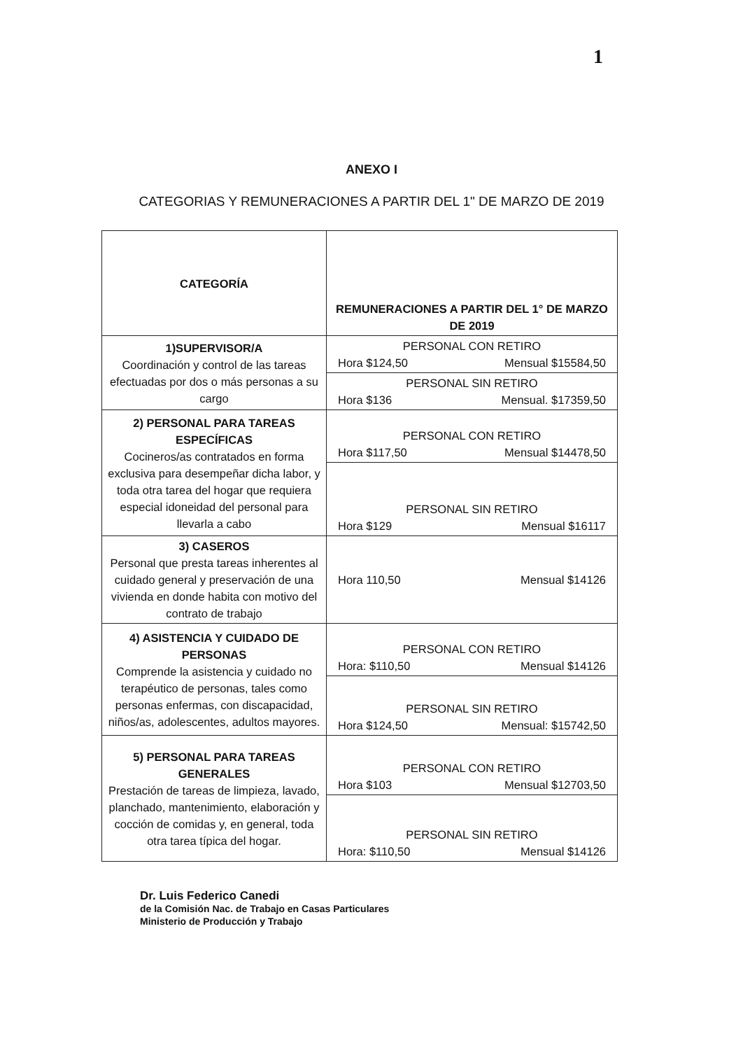1
ANEXO I
CATEGORIAS Y REMUNERACIONES A PARTIR DEL 1" DE MARZO DE 2019
| CATEGORÍA | REMUNERACIONES A PARTIR DEL 1° DE MARZO DE 2019 |
| --- | --- |
| 1)SUPERVISOR/A Coordinación y control de las tareas efectuadas por dos o más personas a su cargo | PERSONAL CON RETIRO Hora $124,50 Mensual $15584,50 |
| | PERSONAL SIN RETIRO Hora $136 Mensual. $17359,50 |
| 2) PERSONAL PARA TAREAS ESPECÍFICAS Cocineros/as contratados en forma exclusiva para desempeñar dicha labor, y toda otra tarea del hogar que requiera especial idoneidad del personal para llevarla a cabo | PERSONAL CON RETIRO Hora $117,50 Mensual $14478,50 |
| | PERSONAL SIN RETIRO Hora $129 Mensual $16117 |
| 3) CASEROS Personal que presta tareas inherentes al cuidado general y preservación de una vivienda en donde habita con motivo del contrato de trabajo | Hora 110,50 Mensual $14126 |
| 4) ASISTENCIA Y CUIDADO DE PERSONAS Comprende la asistencia y cuidado no terapéutico de personas, tales como personas enfermas, con discapacidad, niños/as, adolescentes, adultos mayores. | PERSONAL CON RETIRO Hora: $110,50 Mensual $14126 |
| | PERSONAL SIN RETIRO Hora $124,50 Mensual: $15742,50 |
| 5) PERSONAL PARA TAREAS GENERALES Prestación de tareas de limpieza, lavado, planchado, mantenimiento, elaboración y cocción de comidas y, en general, toda otra tarea típica del hogar. | PERSONAL CON RETIRO Hora $103 Mensual $12703,50 |
| | PERSONAL SIN RETIRO Hora: $110,50 Mensual $14126 |
Dr. Luis Federico Canedi
de la Comisión Nac. de Trabajo en Casas Particulares
Ministerio de Producción y Trabajo